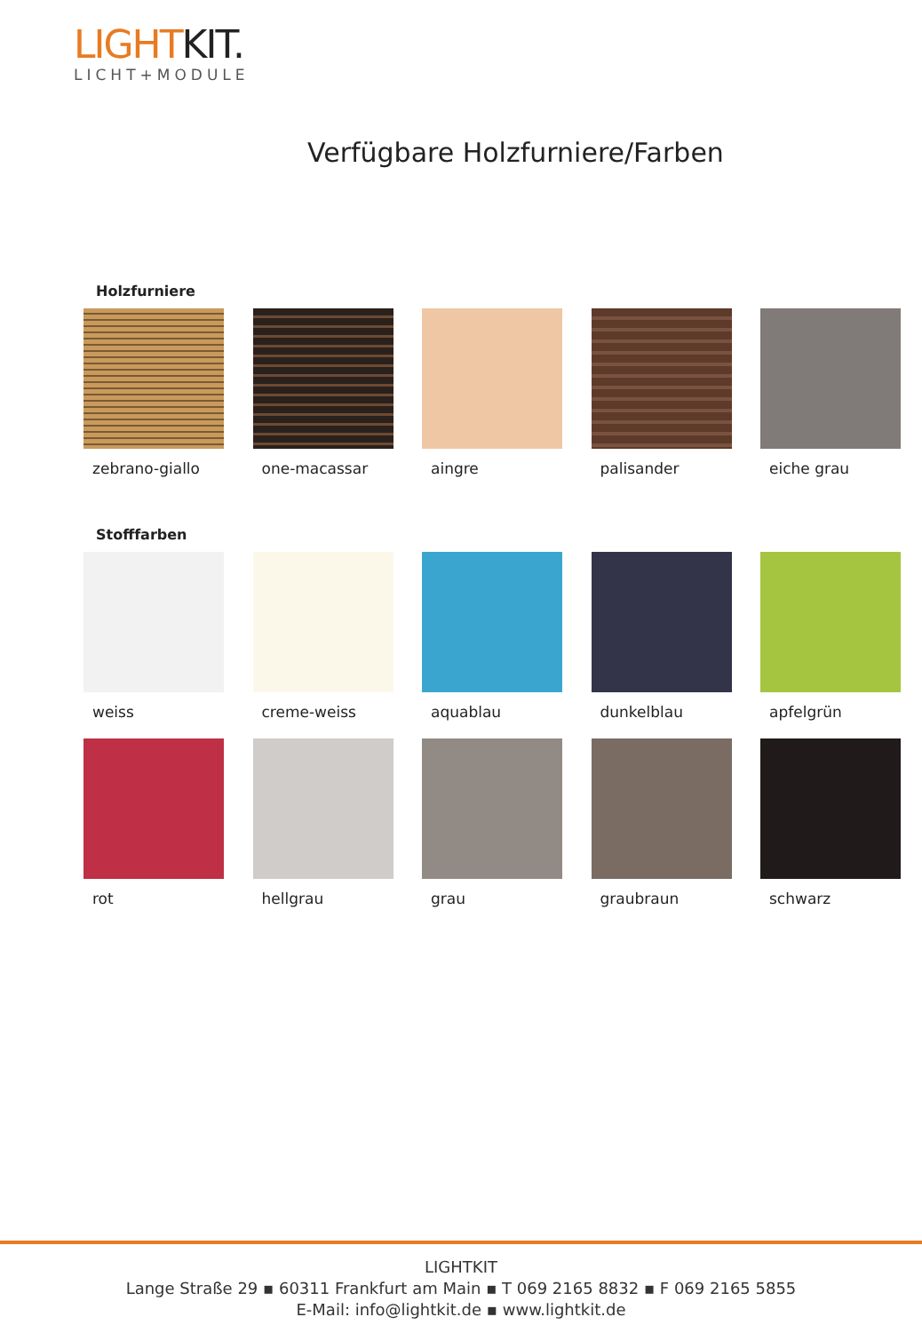LIGHTKIT.
LICHT+MODULE
Verfügbare Holzfurniere/Farben
Holzfurniere
zebrano-giallo one-macassar aingre palisander eiche grau
Stofffarben
weiss creme-weiss aquablau dunkelblau apfelgrün
rot hellgrau grau graubraun schwarz
LIGHTKIT
Lange Straße 29 ▪ 60311 Frankfurt am Main ▪ T 069 2165 8832 ▪ F 069 2165 5855
E-Mail: info@lightkit.de ▪ www.lightkit.de